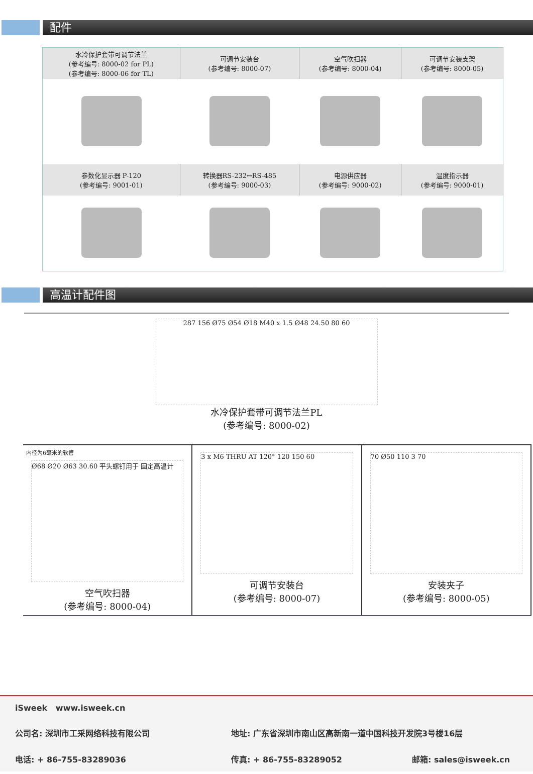配件
| 水冷保护套带可调节法兰 (参考编号: 8000-02 for PL) (参考编号: 8000-06 for TL) | 可调节安装台 (参考编号: 8000-07) | 空气吹扫器 (参考编号: 8000-04) | 可调节安装支架 (参考编号: 8000-05) |
| 参数化显示器 P-120 (参考编号: 9001-01) | 转换器RS-232↔RS-485 (参考编号: 9000-03) | 电源供应器 (参考编号: 9000-02) | 温度指示器 (参考编号: 9000-01) |
高温计配件图
287 156 Ø75 Ø54 Ø18 M40 x 1.5 Ø48 24.50 80 60
水冷保护套带可调节法兰PL
(参考编号: 8000-02)
内径为6毫米的软管
Ø68 Ø20 Ø63 30.60 平头螺钉用于 固定高温计
空气吹扫器
(参考编号: 8000-04)
3 x M6 THRU AT 120° 120 150 60
可调节安装台
(参考编号: 8000-07)
70 Ø50 110 3 70
安装夹子
(参考编号: 8000-05)
iSweek www.isweek.cn
公司名: 深圳市工采网络科技有限公司 地址: 广东省深圳市南山区高新南一道中国科技开发院3号楼16层
电话: + 86-755-83289036 传真: + 86-755-83289052 邮箱: sales@isweek.cn